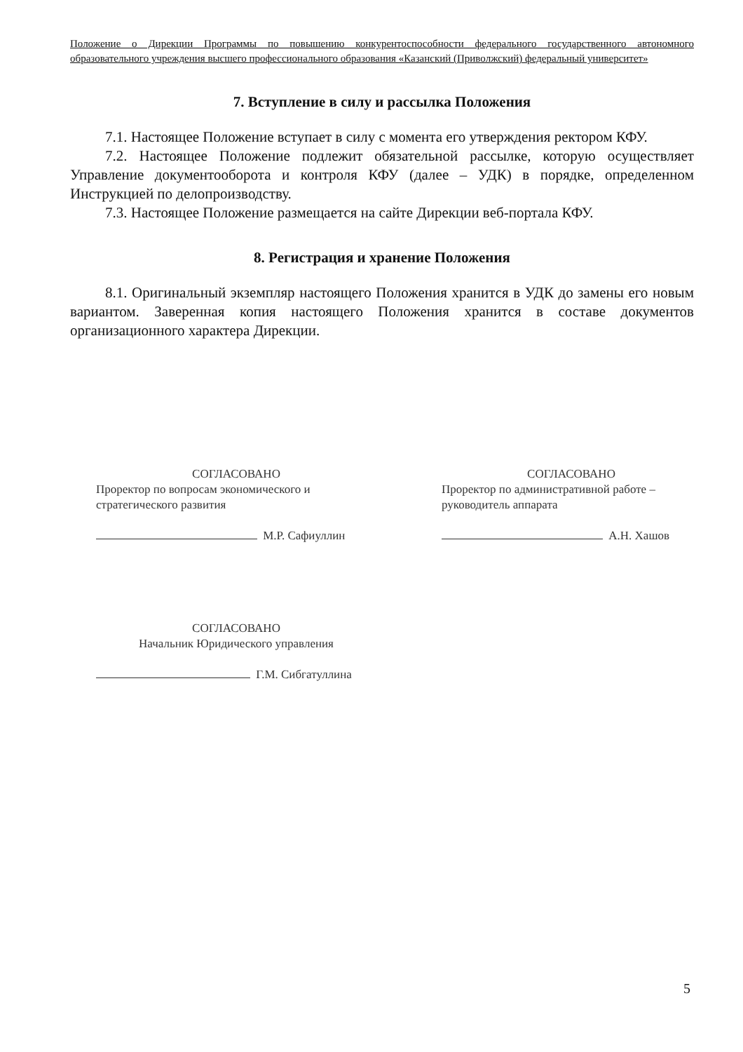Положение о Дирекции Программы по повышению конкурентоспособности федерального государственного автономного образовательного учреждения высшего профессионального образования «Казанский (Приволжский) федеральный университет»
7. Вступление в силу и рассылка Положения
7.1. Настоящее Положение вступает в силу с момента его утверждения ректором КФУ.
7.2. Настоящее Положение подлежит обязательной рассылке, которую осуществляет Управление документооборота и контроля КФУ (далее – УДК) в порядке, определенном Инструкцией по делопроизводству.
7.3. Настоящее Положение размещается на сайте Дирекции веб-портала КФУ.
8. Регистрация и хранение Положения
8.1. Оригинальный экземпляр настоящего Положения хранится в УДК до замены его новым вариантом. Заверенная копия настоящего Положения хранится в составе документов организационного характера Дирекции.
СОГЛАСОВАНО
Проректор по вопросам экономического и стратегического развития
М.Р. Сафиуллин
СОГЛАСОВАНО
Проректор по административной работе – руководитель аппарата
А.Н. Хашов
СОГЛАСОВАНО
Начальник Юридического управления
Г.М. Сибгатуллина
5